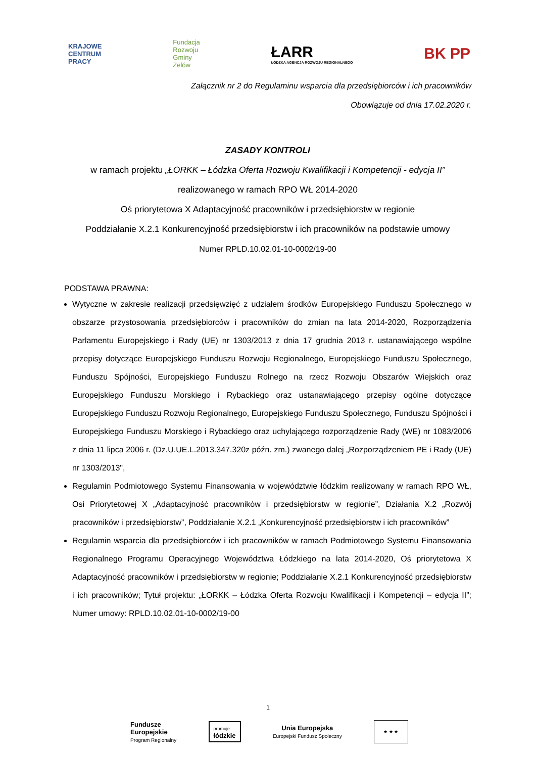KRAJOWE
CENTRUM
PRACY
Fundacja
Rozwoju
Gminy
Zelów
ŁARR
ŁÓDZKA AGENCJA ROZWOJU REGIONALNEGO
BK PP
Załącznik nr 2 do Regulaminu wsparcia dla przedsiębiorców i ich pracowników
Obowiązuje od dnia 17.02.2020 r.
ZASADY KONTROLI
w ramach projektu „ŁORKK – Łódzka Oferta Rozwoju Kwalifikacji i Kompetencji - edycja II”
realizowanego w ramach RPO WŁ 2014-2020
Oś priorytetowa X Adaptacyjność pracowników i przedsiębiorstw w regionie
Poddziałanie X.2.1 Konkurencyjność przedsiębiorstw i ich pracowników na podstawie umowy
Numer RPLD.10.02.01-10-0002/19-00
PODSTAWA PRAWNA:
Wytyczne w zakresie realizacji przedsięwzięć z udziałem środków Europejskiego Funduszu Społecznego w obszarze przystosowania przedsiębiorców i pracowników do zmian na lata 2014-2020, Rozporządzenia Parlamentu Europejskiego i Rady (UE) nr 1303/2013 z dnia 17 grudnia 2013 r. ustanawiającego wspólne przepisy dotyczące Europejskiego Funduszu Rozwoju Regionalnego, Europejskiego Funduszu Społecznego, Funduszu Spójności, Europejskiego Funduszu Rolnego na rzecz Rozwoju Obszarów Wiejskich oraz Europejskiego Funduszu Morskiego i Rybackiego oraz ustanawiającego przepisy ogólne dotyczące Europejskiego Funduszu Rozwoju Regionalnego, Europejskiego Funduszu Społecznego, Funduszu Spójności i Europejskiego Funduszu Morskiego i Rybackiego oraz uchylającego rozporządzenie Rady (WE) nr 1083/2006 z dnia 11 lipca 2006 r. (Dz.U.UE.L.2013.347.320z późn. zm.) zwanego dalej „Rozporządzeniem PE i Rady (UE) nr 1303/2013",
Regulamin Podmiotowego Systemu Finansowania w województwie łódzkim realizowany w ramach RPO WŁ, Osi Priorytetowej X „Adaptacyjność pracowników i przedsiębiorstw w regionie”, Działania X.2 „Rozwój pracowników i przedsiębiorstw”, Poddziałanie X.2.1 „Konkurencyjność przedsiębiorstw i ich pracowników”
Regulamin wsparcia dla przedsiębiorców i ich pracowników w ramach Podmiotowego Systemu Finansowania Regionalnego Programu Operacyjnego Województwa Łódzkiego na lata 2014-2020, Oś priorytetowa X Adaptacyjność pracowników i przedsiębiorstw w regionie; Poddziałanie X.2.1 Konkurencyjność przedsiębiorstw i ich pracowników; Tytuł projektu: „ŁORKK – Łódzka Oferta Rozwoju Kwalifikacji i Kompetencji – edycja II”; Numer umowy: RPLD.10.02.01-10-0002/19-00
1
Fundusze
Europejskie
Program Regionalny
promuje
łódzkie
Unia Europejska
Europejski Fundusz Społeczny
★ ★ ★